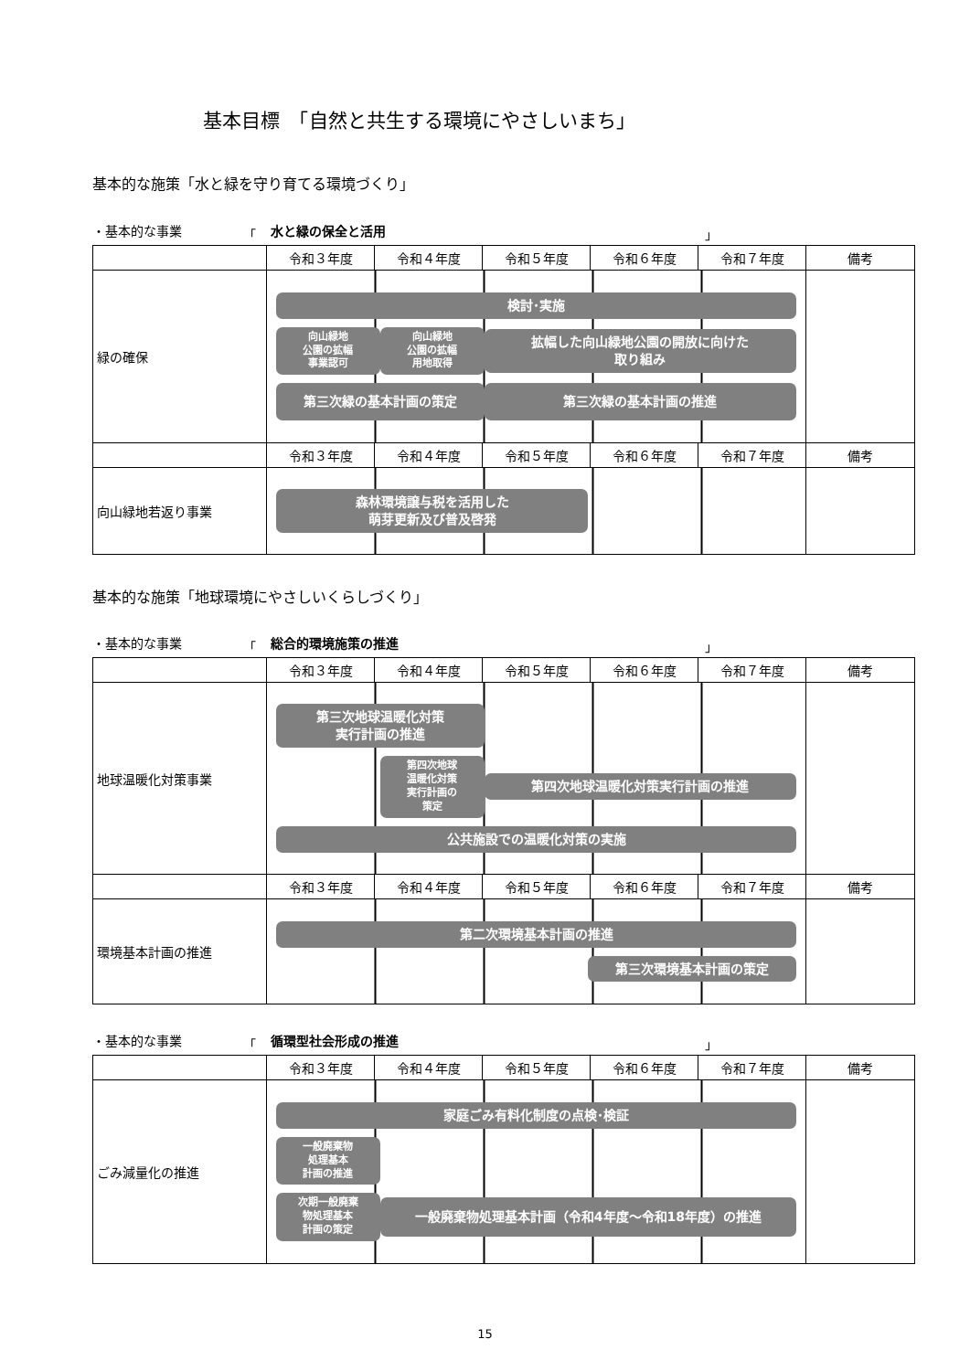基本目標　「自然と共生する環境にやさしいまち」
基本的な施策「水と緑を守り育てる環境づくり」
・基本的な事業 「 水と緑の保全と活用 」
| | 令和３年度 | 令和４年度 | 令和５年度 | 令和６年度 | 令和７年度 | 備考 |
| --- | --- | --- | --- | --- | --- | --- |
| 緑の確保 | 検討･実施 向山緑地 公園の拡幅 事業認可 向山緑地 公園の拡幅 用地取得 拡幅した向山緑地公園の開放に向けた 取り組み 第三次緑の基本計画の策定 第三次緑の基本計画の推進 | | | | | |
| | 令和３年度 | 令和４年度 | 令和５年度 | 令和６年度 | 令和７年度 | 備考 |
| 向山緑地若返り事業 | 森林環境譲与税を活用した 萌芽更新及び普及啓発 | | | | | |
基本的な施策「地球環境にやさしいくらしづくり」
・基本的な事業 「 総合的環境施策の推進 」
| | 令和３年度 | 令和４年度 | 令和５年度 | 令和６年度 | 令和７年度 | 備考 |
| --- | --- | --- | --- | --- | --- | --- |
| 地球温暖化対策事業 | 第三次地球温暖化対策 実行計画の推進 第四次地球 温暖化対策 実行計画の 策定 第四次地球温暖化対策実行計画の推進 公共施設での温暖化対策の実施 | | | | | |
| | 令和３年度 | 令和４年度 | 令和５年度 | 令和６年度 | 令和７年度 | 備考 |
| 環境基本計画の推進 | 第二次環境基本計画の推進 第三次環境基本計画の策定 | | | | | |
・基本的な事業 「 循環型社会形成の推進 」
| | 令和３年度 | 令和４年度 | 令和５年度 | 令和６年度 | 令和７年度 | 備考 |
| --- | --- | --- | --- | --- | --- | --- |
| ごみ減量化の推進 | 家庭ごみ有料化制度の点検･検証 一般廃棄物 処理基本 計画の推進 次期一般廃棄 物処理基本 計画の策定 一般廃棄物処理基本計画（令和4年度～令和18年度）の推進 | | | | | |
15